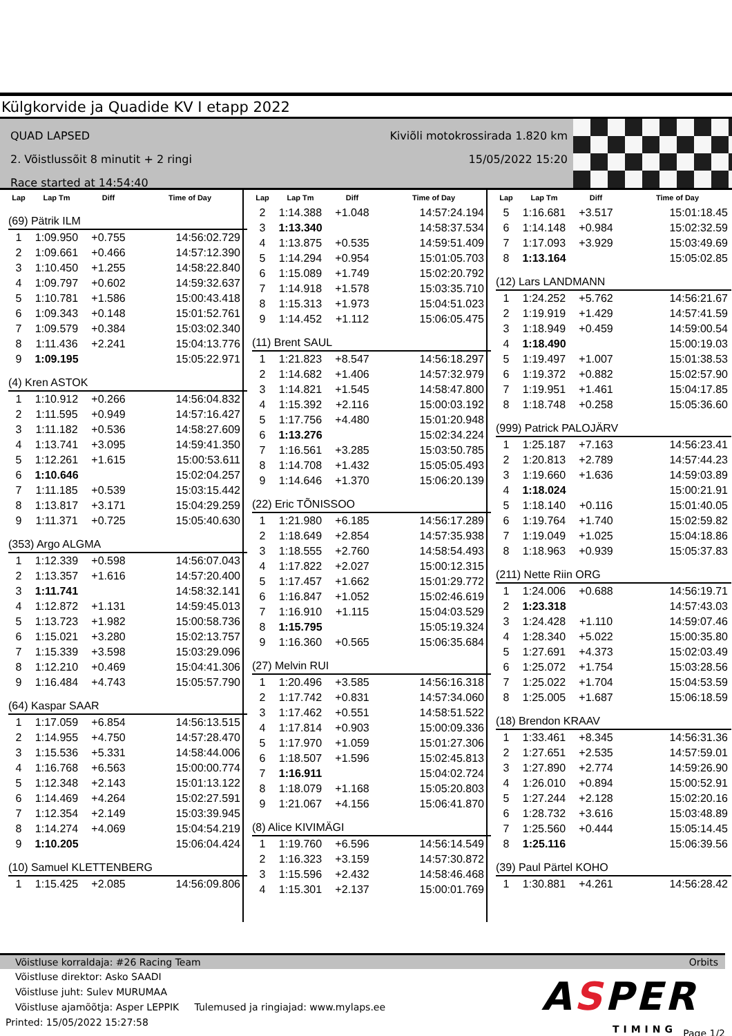Külgkorvide ja Quadide KV I etapp 2022
QUAD LAPSED
2. Võistlussõit 8 minutit + 2 ringi
Race started at 14:54:40
Kiviõli motokrossirada 1.820 km
15/05/2022 15:20
| Lap | Lap Tm | Diff | Time of Day |
| --- | --- | --- | --- |
| (69) Pätrik ILM | | | |
| 1 | 1:09.950 | +0.755 | 14:56:02.729 |
| 2 | 1:09.661 | +0.466 | 14:57:12.390 |
| 3 | 1:10.450 | +1.255 | 14:58:22.840 |
| 4 | 1:09.797 | +0.602 | 14:59:32.637 |
| 5 | 1:10.781 | +1.586 | 15:00:43.418 |
| 6 | 1:09.343 | +0.148 | 15:01:52.761 |
| 7 | 1:09.579 | +0.384 | 15:03:02.340 |
| 8 | 1:11.436 | +2.241 | 15:04:13.776 |
| 9 | 1:09.195 | | 15:05:22.971 |
| (4) Kren ASTOK | | | |
| 1 | 1:10.912 | +0.266 | 14:56:04.832 |
| 2 | 1:11.595 | +0.949 | 14:57:16.427 |
| 3 | 1:11.182 | +0.536 | 14:58:27.609 |
| 4 | 1:13.741 | +3.095 | 14:59:41.350 |
| 5 | 1:12.261 | +1.615 | 15:00:53.611 |
| 6 | 1:10.646 | | 15:02:04.257 |
| 7 | 1:11.185 | +0.539 | 15:03:15.442 |
| 8 | 1:13.817 | +3.171 | 15:04:29.259 |
| 9 | 1:11.371 | +0.725 | 15:05:40.630 |
| (353) Argo ALGMA | | | |
| 1 | 1:12.339 | +0.598 | 14:56:07.043 |
| 2 | 1:13.357 | +1.616 | 14:57:20.400 |
| 3 | 1:11.741 | | 14:58:32.141 |
| 4 | 1:12.872 | +1.131 | 14:59:45.013 |
| 5 | 1:13.723 | +1.982 | 15:00:58.736 |
| 6 | 1:15.021 | +3.280 | 15:02:13.757 |
| 7 | 1:15.339 | +3.598 | 15:03:29.096 |
| 8 | 1:12.210 | +0.469 | 15:04:41.306 |
| 9 | 1:16.484 | +4.743 | 15:05:57.790 |
| (64) Kaspar SAAR | | | |
| 1 | 1:17.059 | +6.854 | 14:56:13.515 |
| 2 | 1:14.955 | +4.750 | 14:57:28.470 |
| 3 | 1:15.536 | +5.331 | 14:58:44.006 |
| 4 | 1:16.768 | +6.563 | 15:00:00.774 |
| 5 | 1:12.348 | +2.143 | 15:01:13.122 |
| 6 | 1:14.469 | +4.264 | 15:02:27.591 |
| 7 | 1:12.354 | +2.149 | 15:03:39.945 |
| 8 | 1:14.274 | +4.069 | 15:04:54.219 |
| 9 | 1:10.205 | | 15:06:04.424 |
| (10) Samuel KLETTENBERG | | | |
| 1 | 1:15.425 | +2.085 | 14:56:09.806 |
| Lap | Lap Tm | Diff | Time of Day |
| --- | --- | --- | --- |
| 2 | 1:14.388 | +1.048 | 14:57:24.194 |
| 3 | 1:13.340 | | 14:58:37.534 |
| 4 | 1:13.875 | +0.535 | 14:59:51.409 |
| 5 | 1:14.294 | +0.954 | 15:01:05.703 |
| 6 | 1:15.089 | +1.749 | 15:02:20.792 |
| 7 | 1:14.918 | +1.578 | 15:03:35.710 |
| 8 | 1:15.313 | +1.973 | 15:04:51.023 |
| 9 | 1:14.452 | +1.112 | 15:06:05.475 |
| (11) Brent SAUL | | | |
| 1 | 1:21.823 | +8.547 | 14:56:18.297 |
| 2 | 1:14.682 | +1.406 | 14:57:32.979 |
| 3 | 1:14.821 | +1.545 | 14:58:47.800 |
| 4 | 1:15.392 | +2.116 | 15:00:03.192 |
| 5 | 1:17.756 | +4.480 | 15:01:20.948 |
| 6 | 1:13.276 | | 15:02:34.224 |
| 7 | 1:16.561 | +3.285 | 15:03:50.785 |
| 8 | 1:14.708 | +1.432 | 15:05:05.493 |
| 9 | 1:14.646 | +1.370 | 15:06:20.139 |
| (22) Eric TÕNISSOO | | | |
| 1 | 1:21.980 | +6.185 | 14:56:17.289 |
| 2 | 1:18.649 | +2.854 | 14:57:35.938 |
| 3 | 1:18.555 | +2.760 | 14:58:54.493 |
| 4 | 1:17.822 | +2.027 | 15:00:12.315 |
| 5 | 1:17.457 | +1.662 | 15:01:29.772 |
| 6 | 1:16.847 | +1.052 | 15:02:46.619 |
| 7 | 1:16.910 | +1.115 | 15:04:03.529 |
| 8 | 1:15.795 | | 15:05:19.324 |
| 9 | 1:16.360 | +0.565 | 15:06:35.684 |
| (27) Melvin RUI | | | |
| 1 | 1:20.496 | +3.585 | 14:56:16.318 |
| 2 | 1:17.742 | +0.831 | 14:57:34.060 |
| 3 | 1:17.462 | +0.551 | 14:58:51.522 |
| 4 | 1:17.814 | +0.903 | 15:00:09.336 |
| 5 | 1:17.970 | +1.059 | 15:01:27.306 |
| 6 | 1:18.507 | +1.596 | 15:02:45.813 |
| 7 | 1:16.911 | | 15:04:02.724 |
| 8 | 1:18.079 | +1.168 | 15:05:20.803 |
| 9 | 1:21.067 | +4.156 | 15:06:41.870 |
| (8) Alice KIVIMÄGI | | | |
| 1 | 1:19.760 | +6.596 | 14:56:14.549 |
| 2 | 1:16.323 | +3.159 | 14:57:30.872 |
| 3 | 1:15.596 | +2.432 | 14:58:46.468 |
| 4 | 1:15.301 | +2.137 | 15:00:01.769 |
| Lap | Lap Tm | Diff | Time of Day |
| --- | --- | --- | --- |
| 5 | 1:16.681 | +3.517 | 15:01:18.45 |
| 6 | 1:14.148 | +0.984 | 15:02:32.59 |
| 7 | 1:17.093 | +3.929 | 15:03:49.69 |
| 8 | 1:13.164 | | 15:05:02.85 |
| (12) Lars LANDMANN | | | |
| 1 | 1:24.252 | +5.762 | 14:56:21.67 |
| 2 | 1:19.919 | +1.429 | 14:57:41.59 |
| 3 | 1:18.949 | +0.459 | 14:59:00.54 |
| 4 | 1:18.490 | | 15:00:19.03 |
| 5 | 1:19.497 | +1.007 | 15:01:38.53 |
| 6 | 1:19.372 | +0.882 | 15:02:57.90 |
| 7 | 1:19.951 | +1.461 | 15:04:17.85 |
| 8 | 1:18.748 | +0.258 | 15:05:36.60 |
| (999) Patrick PALOJÄRV | | | |
| 1 | 1:25.187 | +7.163 | 14:56:23.41 |
| 2 | 1:20.813 | +2.789 | 14:57:44.23 |
| 3 | 1:19.660 | +1.636 | 14:59:03.89 |
| 4 | 1:18.024 | | 15:00:21.91 |
| 5 | 1:18.140 | +0.116 | 15:01:40.05 |
| 6 | 1:19.764 | +1.740 | 15:02:59.82 |
| 7 | 1:19.049 | +1.025 | 15:04:18.86 |
| 8 | 1:18.963 | +0.939 | 15:05:37.83 |
| (211) Nette Riin ORG | | | |
| 1 | 1:24.006 | +0.688 | 14:56:19.71 |
| 2 | 1:23.318 | | 14:57:43.03 |
| 3 | 1:24.428 | +1.110 | 14:59:07.46 |
| 4 | 1:28.340 | +5.022 | 15:00:35.80 |
| 5 | 1:27.691 | +4.373 | 15:02:03.49 |
| 6 | 1:25.072 | +1.754 | 15:03:28.56 |
| 7 | 1:25.022 | +1.704 | 15:04:53.59 |
| 8 | 1:25.005 | +1.687 | 15:06:18.59 |
| (18) Brendon KRAAV | | | |
| 1 | 1:33.461 | +8.345 | 14:56:31.36 |
| 2 | 1:27.651 | +2.535 | 14:57:59.01 |
| 3 | 1:27.890 | +2.774 | 14:59:26.90 |
| 4 | 1:26.010 | +0.894 | 15:00:52.91 |
| 5 | 1:27.244 | +2.128 | 15:02:20.16 |
| 6 | 1:28.732 | +3.616 | 15:03:48.89 |
| 7 | 1:25.560 | +0.444 | 15:05:14.45 |
| 8 | 1:25.116 | | 15:06:39.56 |
| (39) Paul Pärtel KOHO | | | |
| 1 | 1:30.881 | +4.261 | 14:56:28.42 |
Võistluse korraldaja: #26 Racing Team Orbits
Võistluse direktor: Asko SAADI
Võistluse juht: Sulev MURUMAA
Võistluse ajamõõtja: Asper LEPPIK Tulemused ja ringiajad: www.mylaps.ee
Printed: 15/05/2022 15:27:58
ASPER
TIMING Page 1/2